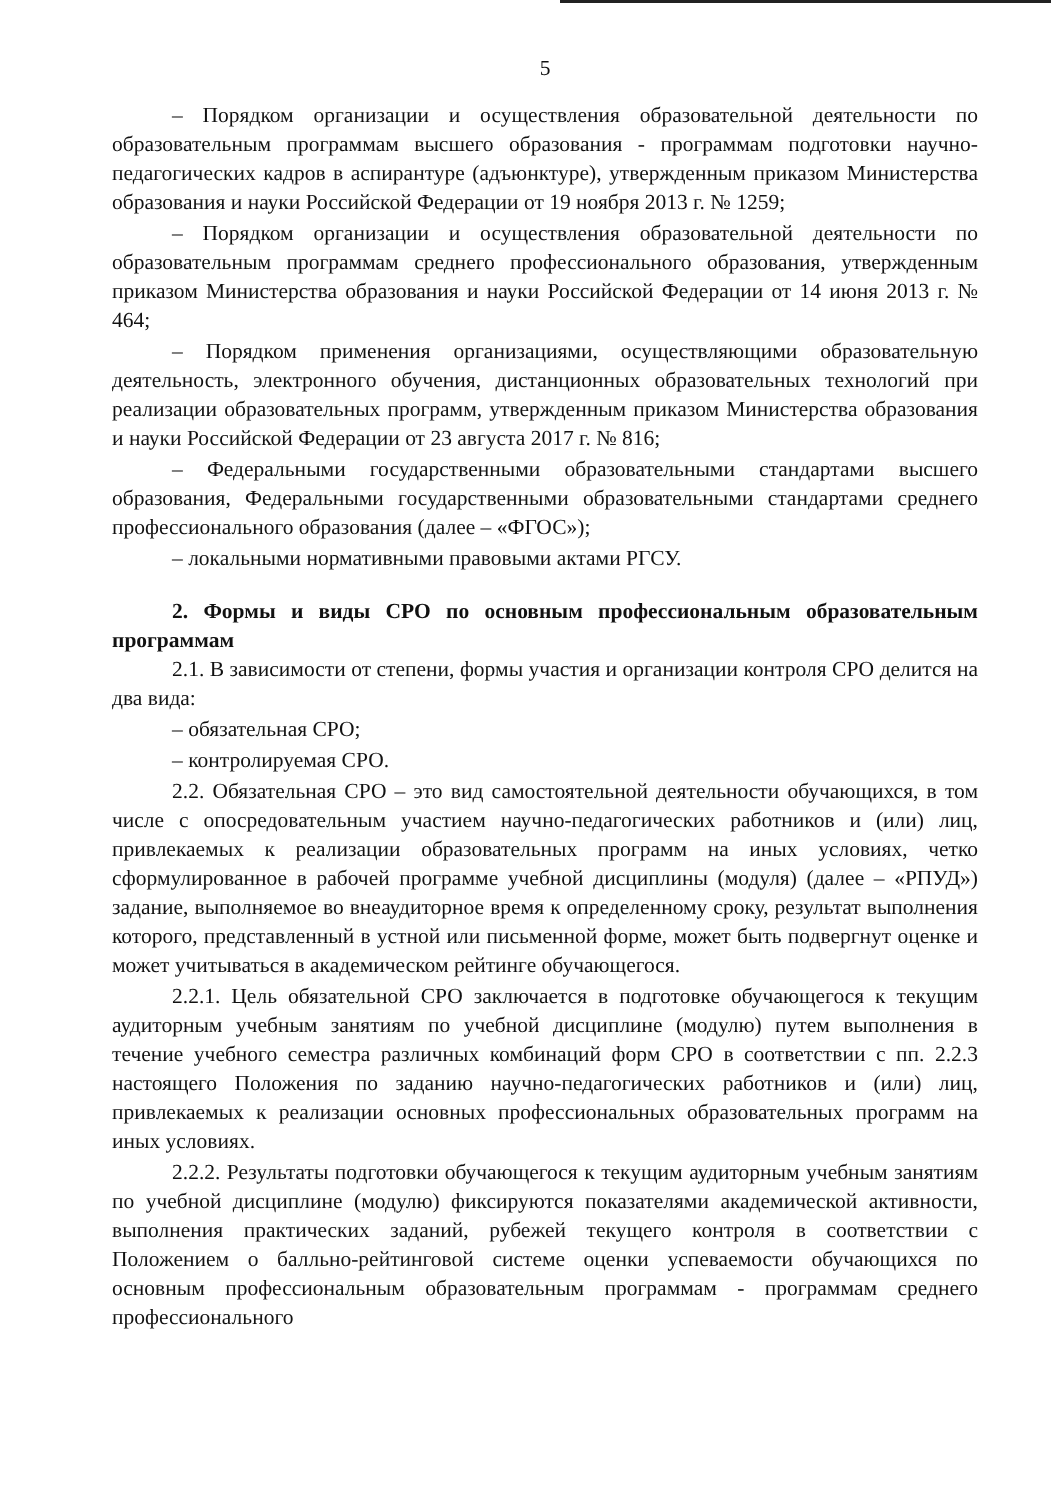5
– Порядком организации и осуществления образовательной деятельности по образовательным программам высшего образования - программам подготовки научно-педагогических кадров в аспирантуре (адъюнктуре), утвержденным приказом Министерства образования и науки Российской Федерации от 19 ноября 2013 г. № 1259;
– Порядком организации и осуществления образовательной деятельности по образовательным программам среднего профессионального образования, утвержденным приказом Министерства образования и науки Российской Федерации от 14 июня 2013 г. № 464;
– Порядком применения организациями, осуществляющими образовательную деятельность, электронного обучения, дистанционных образовательных технологий при реализации образовательных программ, утвержденным приказом Министерства образования и науки Российской Федерации от 23 августа 2017 г. № 816;
– Федеральными государственными образовательными стандартами высшего образования, Федеральными государственными образовательными стандартами среднего профессионального образования (далее – «ФГОС»);
– локальными нормативными правовыми актами РГСУ.
2. Формы и виды СРО по основным профессиональным образовательным программам
2.1. В зависимости от степени, формы участия и организации контроля СРО делится на два вида:
– обязательная СРО;
– контролируемая СРО.
2.2. Обязательная СРО – это вид самостоятельной деятельности обучающихся, в том числе с опосредовательным участием научно-педагогических работников и (или) лиц, привлекаемых к реализации образовательных программ на иных условиях, четко сформулированное в рабочей программе учебной дисциплины (модуля) (далее – «РПУД») задание, выполняемое во внеаудиторное время к определенному сроку, результат выполнения которого, представленный в устной или письменной форме, может быть подвергнут оценке и может учитываться в академическом рейтинге обучающегося.
2.2.1. Цель обязательной СРО заключается в подготовке обучающегося к текущим аудиторным учебным занятиям по учебной дисциплине (модулю) путем выполнения в течение учебного семестра различных комбинаций форм СРО в соответствии с пп. 2.2.3 настоящего Положения по заданию научно-педагогических работников и (или) лиц, привлекаемых к реализации основных профессиональных образовательных программ на иных условиях.
2.2.2. Результаты подготовки обучающегося к текущим аудиторным учебным занятиям по учебной дисциплине (модулю) фиксируются показателями академической активности, выполнения практических заданий, рубежей текущего контроля в соответствии с Положением о балльно-рейтинговой системе оценки успеваемости обучающихся по основным профессиональным образовательным программам - программам среднего профессионального